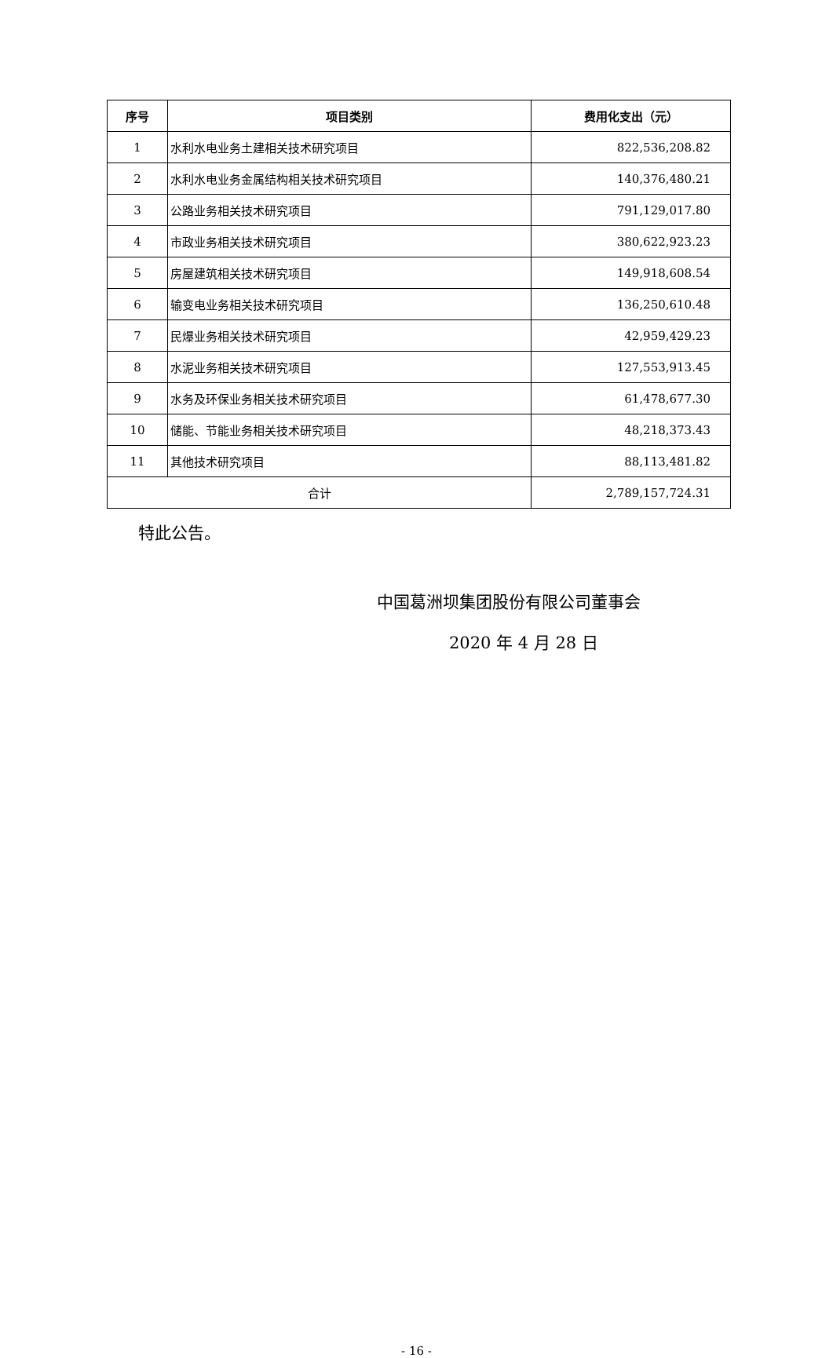| 序号 | 项目类别 | 费用化支出（元） |
| --- | --- | --- |
| 1 | 水利水电业务土建相关技术研究项目 | 822,536,208.82 |
| 2 | 水利水电业务金属结构相关技术研究项目 | 140,376,480.21 |
| 3 | 公路业务相关技术研究项目 | 791,129,017.80 |
| 4 | 市政业务相关技术研究项目 | 380,622,923.23 |
| 5 | 房屋建筑相关技术研究项目 | 149,918,608.54 |
| 6 | 输变电业务相关技术研究项目 | 136,250,610.48 |
| 7 | 民爆业务相关技术研究项目 | 42,959,429.23 |
| 8 | 水泥业务相关技术研究项目 | 127,553,913.45 |
| 9 | 水务及环保业务相关技术研究项目 | 61,478,677.30 |
| 10 | 储能、节能业务相关技术研究项目 | 48,218,373.43 |
| 11 | 其他技术研究项目 | 88,113,481.82 |
| 合计 | | 2,789,157,724.31 |
特此公告。
中国葛洲坝集团股份有限公司董事会
2020 年 4 月 28 日
- 16 -